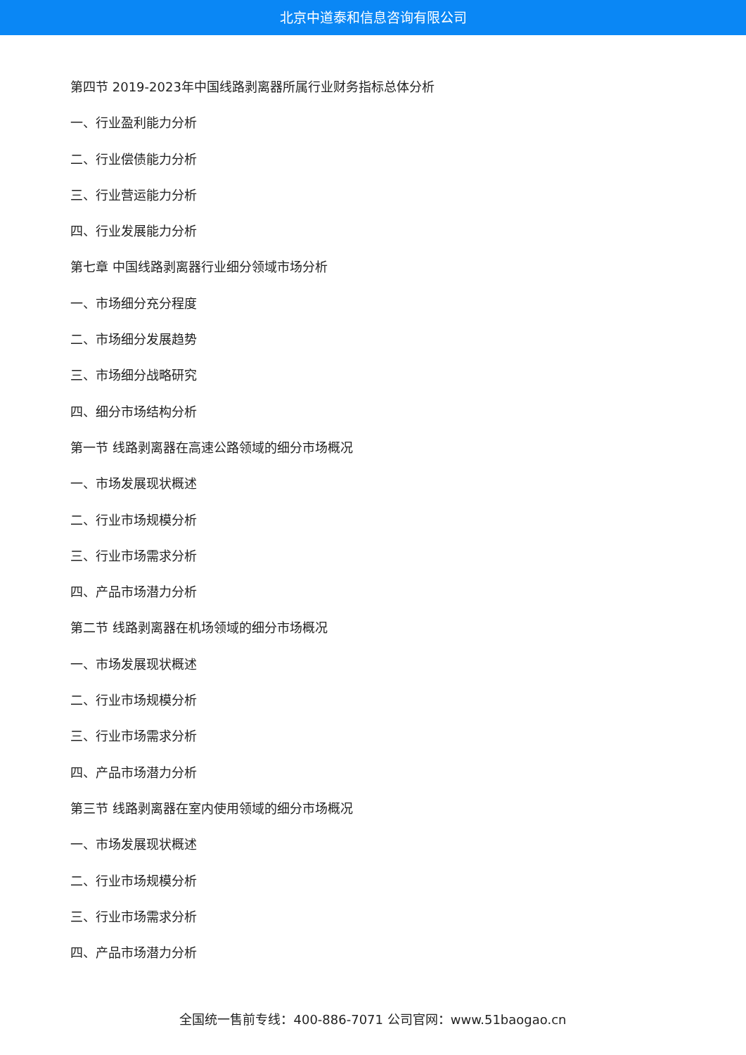北京中道泰和信息咨询有限公司
第四节 2019-2023年中国线路剥离器所属行业财务指标总体分析
一、行业盈利能力分析
二、行业偿债能力分析
三、行业营运能力分析
四、行业发展能力分析
第七章 中国线路剥离器行业细分领域市场分析
一、市场细分充分程度
二、市场细分发展趋势
三、市场细分战略研究
四、细分市场结构分析
第一节 线路剥离器在高速公路领域的细分市场概况
一、市场发展现状概述
二、行业市场规模分析
三、行业市场需求分析
四、产品市场潜力分析
第二节 线路剥离器在机场领域的细分市场概况
一、市场发展现状概述
二、行业市场规模分析
三、行业市场需求分析
四、产品市场潜力分析
第三节 线路剥离器在室内使用领域的细分市场概况
一、市场发展现状概述
二、行业市场规模分析
三、行业市场需求分析
四、产品市场潜力分析
全国统一售前专线：400-886-7071 公司官网：www.51baogao.cn